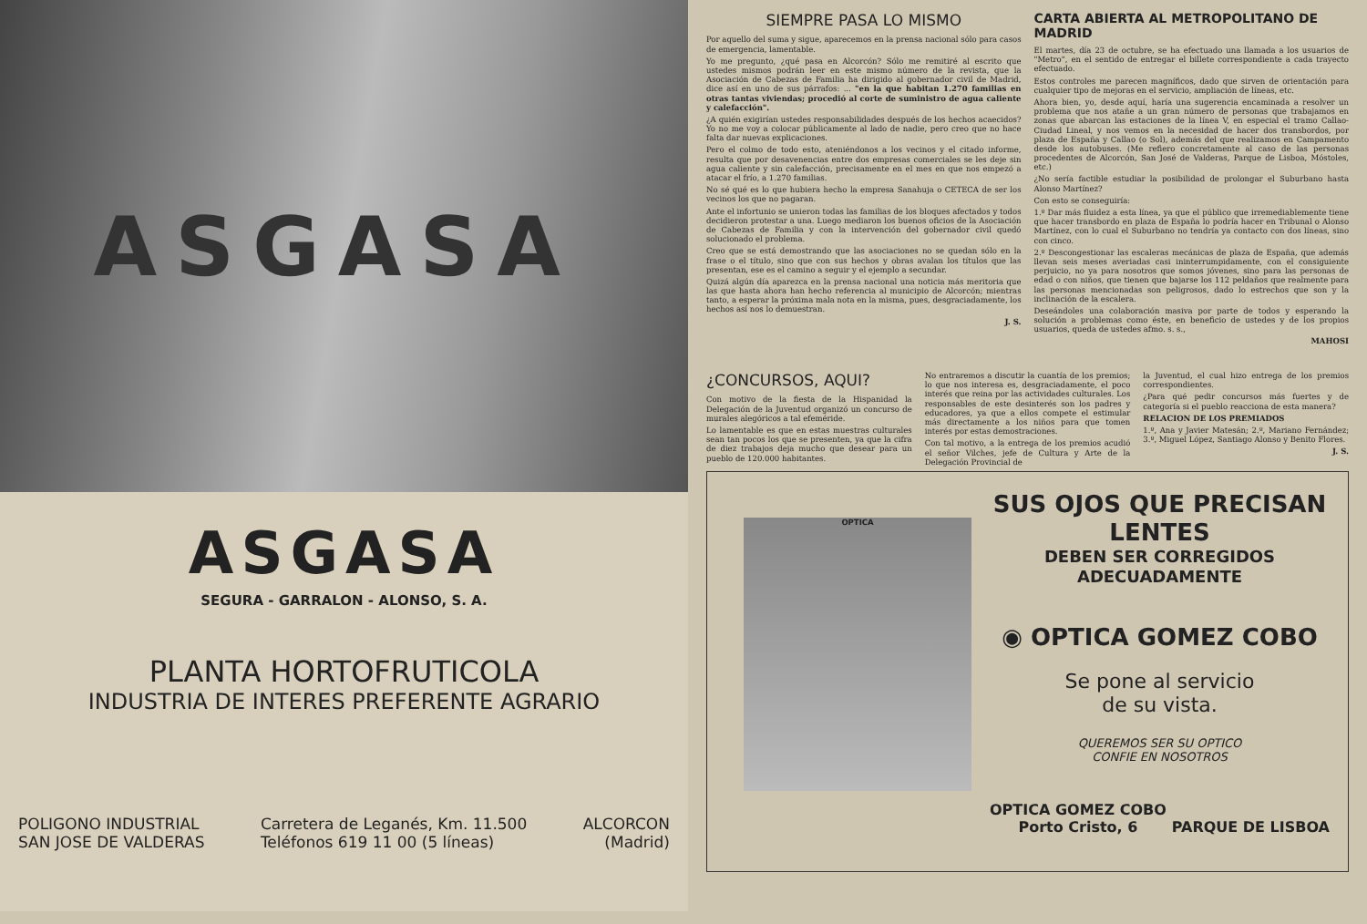ASGASA
ASGASA
SEGURA - GARRALON - ALONSO, S. A.
PLANTA HORTOFRUTICOLA
INDUSTRIA DE INTERES PREFERENTE AGRARIO
POLIGONO INDUSTRIAL
SAN JOSE DE VALDERAS
Carretera de Leganés, Km. 11.500
Teléfonos 619 11 00 (5 líneas)
ALCORCON
(Madrid)
SIEMPRE PASA LO MISMO
Por aquello del suma y sigue, aparecemos en la prensa nacional sólo para casos de emergencia, lamentable.
Yo me pregunto, ¿qué pasa en Alcorcón? Sólo me remitiré al escrito que ustedes mismos podrán leer en este mismo número de la revista, que la Asociación de Cabezas de Familia ha dirigido al gobernador civil de Madrid, dice así en uno de sus párrafos: ... "en la que habitan 1.270 familias en otras tantas viviendas; procedió al corte de suministro de agua caliente y calefacción".
¿A quién exigirían ustedes responsabilidades después de los hechos acaecidos? Yo no me voy a colocar públicamente al lado de nadie, pero creo que no hace falta dar nuevas explicaciones.
Pero el colmo de todo esto, ateniéndonos a los vecinos y el citado informe, resulta que por desavenencias entre dos empresas comerciales se les deje sin agua caliente y sin calefacción, precisamente en el mes en que nos empezó a atacar el frío, a 1.270 familias.
No sé qué es lo que hubiera hecho la empresa Sanahuja o CETECA de ser los vecinos los que no pagaran.
Ante el infortunio se unieron todas las familias de los bloques afectados y todos decidieron protestar a una. Luego mediaron los buenos oficios de la Asociación de Cabezas de Familia y con la intervención del gobernador civil quedó solucionado el problema.
Creo que se está demostrando que las asociaciones no se quedan sólo en la frase o el título, sino que con sus hechos y obras avalan los títulos que las presentan, ese es el camino a seguir y el ejemplo a secundar.
Quizá algún día aparezca en la prensa nacional una noticia más meritoria que las que hasta ahora han hecho referencia al municipio de Alcorcón; mientras tanto, a esperar la próxima mala nota en la misma, pues, desgraciadamente, los hechos así nos lo demuestran.
J. S.
CARTA ABIERTA AL METROPOLITANO DE MADRID
El martes, día 23 de octubre, se ha efectuado una llamada a los usuarios de "Metro", en el sentido de entregar el billete correspondiente a cada trayecto efectuado.
Estos controles me parecen magníficos, dado que sirven de orientación para cualquier tipo de mejoras en el servicio, ampliación de líneas, etc.
Ahora bien, yo, desde aquí, haría una sugerencia encaminada a resolver un problema que nos atañe a un gran número de personas que trabajamos en zonas que abarcan las estaciones de la línea V, en especial el tramo Callao-Ciudad Lineal, y nos vemos en la necesidad de hacer dos transbordos, por plaza de España y Callao (o Sol), además del que realizamos en Campamento desde los autobuses. (Me refiero concretamente al caso de las personas procedentes de Alcorcón, San José de Valderas, Parque de Lisboa, Móstoles, etc.)
¿No sería factible estudiar la posibilidad de prolongar el Suburbano hasta Alonso Martínez?
Con esto se conseguiría:
1.º Dar más fluidez a esta línea, ya que el público que irremediablemente tiene que hacer transbordo en plaza de España lo podría hacer en Tribunal o Alonso Martínez, con lo cual el Suburbano no tendría ya contacto con dos líneas, sino con cinco.
2.º Descongestionar las escaleras mecánicas de plaza de España, que además llevan seis meses averiadas casi ininterrumpidamente, con el consiguiente perjuicio, no ya para nosotros que somos jóvenes, sino para las personas de edad o con niños, que tienen que bajarse los 112 peldaños que realmente para las personas mencionadas son peligrosos, dado lo estrechos que son y la inclinación de la escalera.
Deseándoles una colaboración masiva por parte de todos y esperando la solución a problemas como éste, en beneficio de ustedes y de los propios usuarios, queda de ustedes afmo. s. s.,
MAHOSI
¿CONCURSOS, AQUI?
Con motivo de la fiesta de la Hispanidad la Delegación de la Juventud organizó un concurso de murales alegóricos a tal efeméride.
Lo lamentable es que en estas muestras culturales sean tan pocos los que se presenten, ya que la cifra de diez trabajos deja mucho que desear para un pueblo de 120.000 habitantes.
No entraremos a discutir la cuantía de los premios; lo que nos interesa es, desgraciadamente, el poco interés que reina por las actividades culturales. Los responsables de este desinterés son los padres y educadores, ya que a ellos compete el estimular más directamente a los niños para que tomen interés por estas demostraciones.
Con tal motivo, a la entrega de los premios acudió el señor Vilches, jefe de Cultura y Arte de la Delegación Provincial de
la Juventud, el cual hizo entrega de los premios correspondientes.
¿Para qué pedir concursos más fuertes y de categoría si el pueblo reacciona de esta manera?
RELACION DE LOS PREMIADOS
1.º, Ana y Javier Matesán; 2.º, Mariano Fernández; 3.º, Miguel López, Santiago Alonso y Benito Flores.
J. S.
OPTICA
SUS OJOS QUE PRECISAN LENTES
DEBEN SER CORREGIDOS ADECUADAMENTE
◉ OPTICA GOMEZ COBO
Se pone al servicio
de su vista.
QUEREMOS SER SU OPTICO
CONFIE EN NOSOTROS
OPTICA GOMEZ COBO
Porto Cristo, 6
PARQUE DE LISBOA